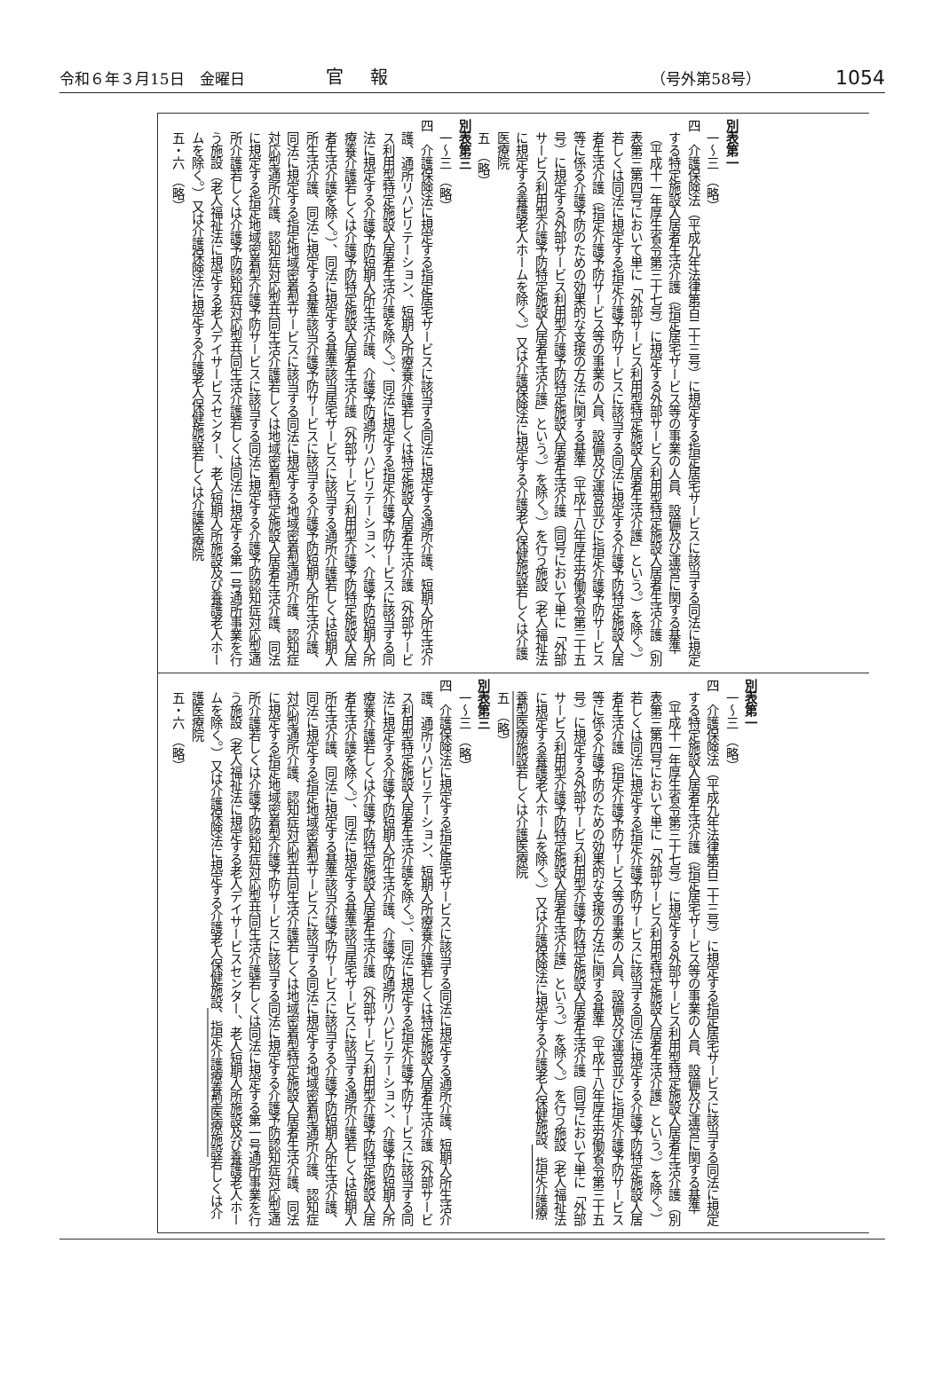令和６年３月15日　金曜日 官報 （号外第58号） 1054
| 別表第一 一〜三 （略） 四 介護保険法（平成九年法律第百二十三号）に規定する指定居宅サービスに該当する同法に規定する特定施設入居者生活介護（指定居宅サービス等の事業の人員、設備及び運営に関する基準（平成十一年厚生省令第三十七号）に規定する外部サービス利用型特定施設入居者生活介護（別表第三第四号において単に「外部サービス利用型特定施設入居者生活介護」という。）を除く。）若しくは同法に規定する指定介護予防サービスに該当する同法に規定する介護予防特定施設入居者生活介護（指定介護予防サービス等の事業の人員、設備及び運営並びに指定介護予防サービス等に係る介護予防のための効果的な支援の方法に関する基準（平成十八年厚生労働省令第三十五号）に規定する外部サービス利用型介護予防特定施設入居者生活介護（同号において単に「外部サービス利用型介護予防特定施設入居者生活介護」という。）を除く。）を行う施設（老人福祉法に規定する養護老人ホームを除く。）又は介護保険法に規定する介護老人保健施設若しくは介護医療院 五 （略） 別表第三 一〜三 （略） 四 介護保険法に規定する指定居宅サービスに該当する同法に規定する通所介護、短期入所生活介護、通所リハビリテーション、短期入所療養介護若しくは特定施設入居者生活介護（外部サービス利用型特定施設入居者生活介護を除く。）、同法に規定する指定介護予防サービスに該当する同法に規定する介護予防短期入所生活介護、介護予防通所リハビリテーション、介護予防短期入所療養介護若しくは介護予防特定施設入居者生活介護（外部サービス利用型介護予防特定施設入居者生活介護を除く。）、同法に規定する基準該当居宅サービスに該当する通所介護若しくは短期入所生活介護、同法に規定する基準該当介護予防サービスに該当する介護予防短期入所生活介護、同法に規定する指定地域密着型サービスに該当する同法に規定する地域密着型通所介護、認知症対応型通所介護、認知症対応型共同生活介護若しくは地域密着型特定施設入居者生活介護、同法に規定する指定地域密着型介護予防サービスに該当する同法に規定する介護予防認知症対応型通所介護若しくは介護予防認知症対応型共同生活介護若しくは同法に規定する第一号通所事業を行う施設（老人福祉法に規定する老人デイサービスセンター、老人短期入所施設及び養護老人ホームを除く。）又は介護保険法に規定する介護老人保健施設若しくは介護医療院 五・六 （略） |
| 別表第一 一〜三 （略） 四 介護保険法（平成九年法律第百二十三号）に規定する指定居宅サービスに該当する同法に規定する特定施設入居者生活介護（指定居宅サービス等の事業の人員、設備及び運営に関する基準（平成十一年厚生省令第三十七号）に規定する外部サービス利用型特定施設入居者生活介護（別表第三第四号において単に「外部サービス利用型特定施設入居者生活介護」という。）を除く。）若しくは同法に規定する指定介護予防サービスに該当する同法に規定する介護予防特定施設入居者生活介護（指定介護予防サービス等の事業の人員、設備及び運営並びに指定介護予防サービス等に係る介護予防のための効果的な支援の方法に関する基準（平成十八年厚生労働省令第三十五号）に規定する外部サービス利用型介護予防特定施設入居者生活介護（同号において単に「外部サービス利用型介護予防特定施設入居者生活介護」という。）を除く。）を行う施設（老人福祉法に規定する養護老人ホームを除く。）又は介護保険法に規定する介護老人保健施設 、指定介護療養型医療施設 若しくは介護医療院 五 （略） 別表第三 一〜三 （略） 四 介護保険法に規定する指定居宅サービスに該当する同法に規定する通所介護、短期入所生活介護、通所リハビリテーション、短期入所療養介護若しくは特定施設入居者生活介護（外部サービス利用型特定施設入居者生活介護を除く。）、同法に規定する指定介護予防サービスに該当する同法に規定する介護予防短期入所生活介護、介護予防通所リハビリテーション、介護予防短期入所療養介護若しくは介護予防特定施設入居者生活介護（外部サービス利用型介護予防特定施設入居者生活介護を除く。）、同法に規定する基準該当居宅サービスに該当する通所介護若しくは短期入所生活介護、同法に規定する基準該当介護予防サービスに該当する介護予防短期入所生活介護、同法に規定する指定地域密着型サービスに該当する同法に規定する地域密着型通所介護、認知症対応型通所介護、認知症対応型共同生活介護若しくは地域密着型特定施設入居者生活介護、同法に規定する指定地域密着型介護予防サービスに該当する同法に規定する介護予防認知症対応型通所介護若しくは介護予防認知症対応型共同生活介護若しくは同法に規定する第一号通所事業を行う施設（老人福祉法に規定する老人デイサービスセンター、老人短期入所施設及び養護老人ホームを除く。）又は介護保険法に規定する介護老人保健施設 、指定介護療養型医療施設 若しくは介護医療院 五・六 （略） |